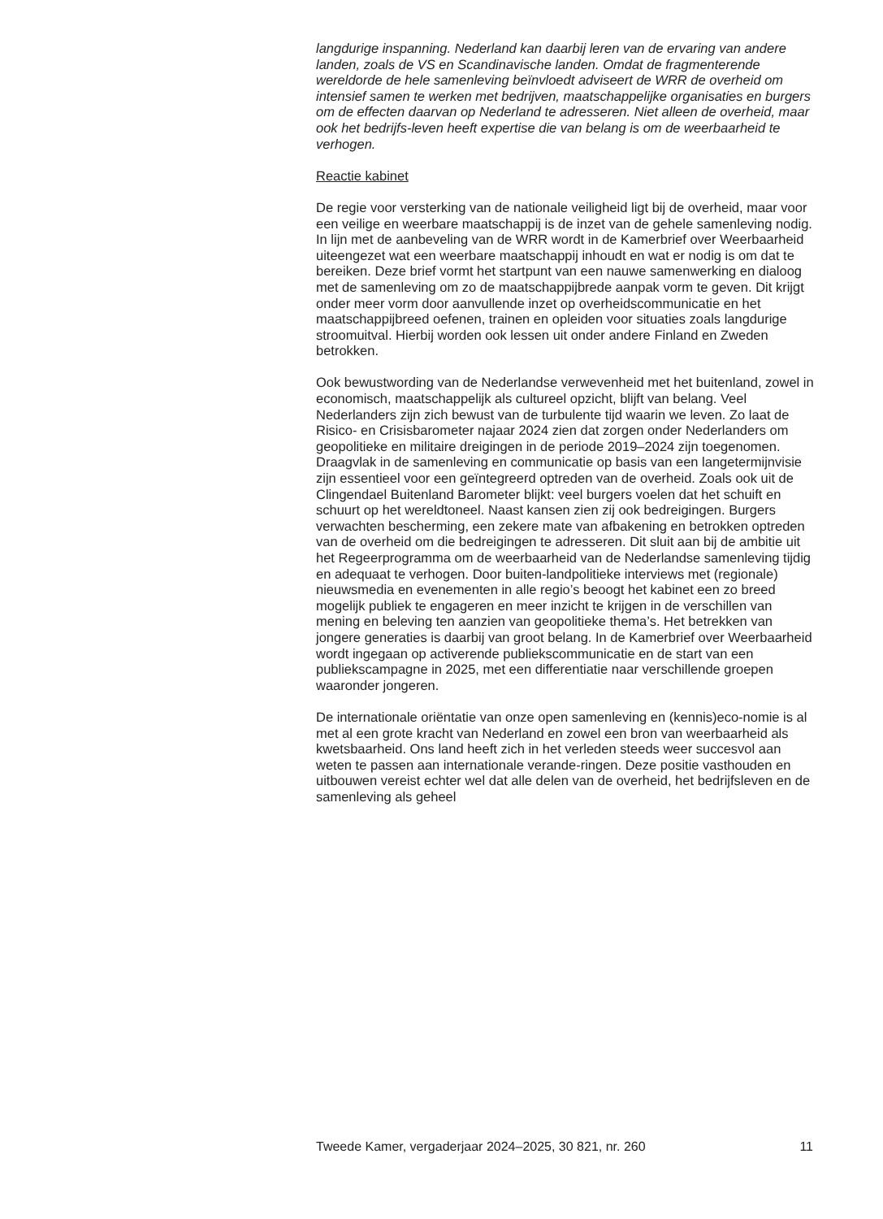langdurige inspanning. Nederland kan daarbij leren van de ervaring van andere landen, zoals de VS en Scandinavische landen. Omdat de fragmenterende wereldorde de hele samenleving beïnvloedt adviseert de WRR de overheid om intensief samen te werken met bedrijven, maatschappelijke organisaties en burgers om de effecten daarvan op Nederland te adresseren. Niet alleen de overheid, maar ook het bedrijfs-leven heeft expertise die van belang is om de weerbaarheid te verhogen.
Reactie kabinet
De regie voor versterking van de nationale veiligheid ligt bij de overheid, maar voor een veilige en weerbare maatschappij is de inzet van de gehele samenleving nodig. In lijn met de aanbeveling van de WRR wordt in de Kamerbrief over Weerbaarheid uiteengezet wat een weerbare maatschappij inhoudt en wat er nodig is om dat te bereiken. Deze brief vormt het startpunt van een nauwe samenwerking en dialoog met de samenleving om zo de maatschappijbrede aanpak vorm te geven. Dit krijgt onder meer vorm door aanvullende inzet op overheidscommunicatie en het maatschappijbreed oefenen, trainen en opleiden voor situaties zoals langdurige stroomuitval. Hierbij worden ook lessen uit onder andere Finland en Zweden betrokken.
Ook bewustwording van de Nederlandse verwevenheid met het buitenland, zowel in economisch, maatschappelijk als cultureel opzicht, blijft van belang. Veel Nederlanders zijn zich bewust van de turbulente tijd waarin we leven. Zo laat de Risico- en Crisisbarometer najaar 2024 zien dat zorgen onder Nederlanders om geopolitieke en militaire dreigingen in de periode 2019–2024 zijn toegenomen. Draagvlak in de samenleving en communicatie op basis van een langetermijnvisie zijn essentieel voor een geïntegreerd optreden van de overheid. Zoals ook uit de Clingendael Buitenland Barometer blijkt: veel burgers voelen dat het schuift en schuurt op het wereldtoneel. Naast kansen zien zij ook bedreigingen. Burgers verwachten bescherming, een zekere mate van afbakening en betrokken optreden van de overheid om die bedreigingen te adresseren. Dit sluit aan bij de ambitie uit het Regeerprogramma om de weerbaarheid van de Nederlandse samenleving tijdig en adequaat te verhogen. Door buiten-landpolitieke interviews met (regionale) nieuwsmedia en evenementen in alle regio’s beoogt het kabinet een zo breed mogelijk publiek te engageren en meer inzicht te krijgen in de verschillen van mening en beleving ten aanzien van geopolitieke thema’s. Het betrekken van jongere generaties is daarbij van groot belang. In de Kamerbrief over Weerbaarheid wordt ingegaan op activerende publiekscommunicatie en de start van een publiekscampagne in 2025, met een differentiatie naar verschillende groepen waaronder jongeren.
De internationale oriëntatie van onze open samenleving en (kennis)eco-nomie is al met al een grote kracht van Nederland en zowel een bron van weerbaarheid als kwetsbaarheid. Ons land heeft zich in het verleden steeds weer succesvol aan weten te passen aan internationale verande-ringen. Deze positie vasthouden en uitbouwen vereist echter wel dat alle delen van de overheid, het bedrijfsleven en de samenleving als geheel
Tweede Kamer, vergaderjaar 2024–2025, 30 821, nr. 260 11